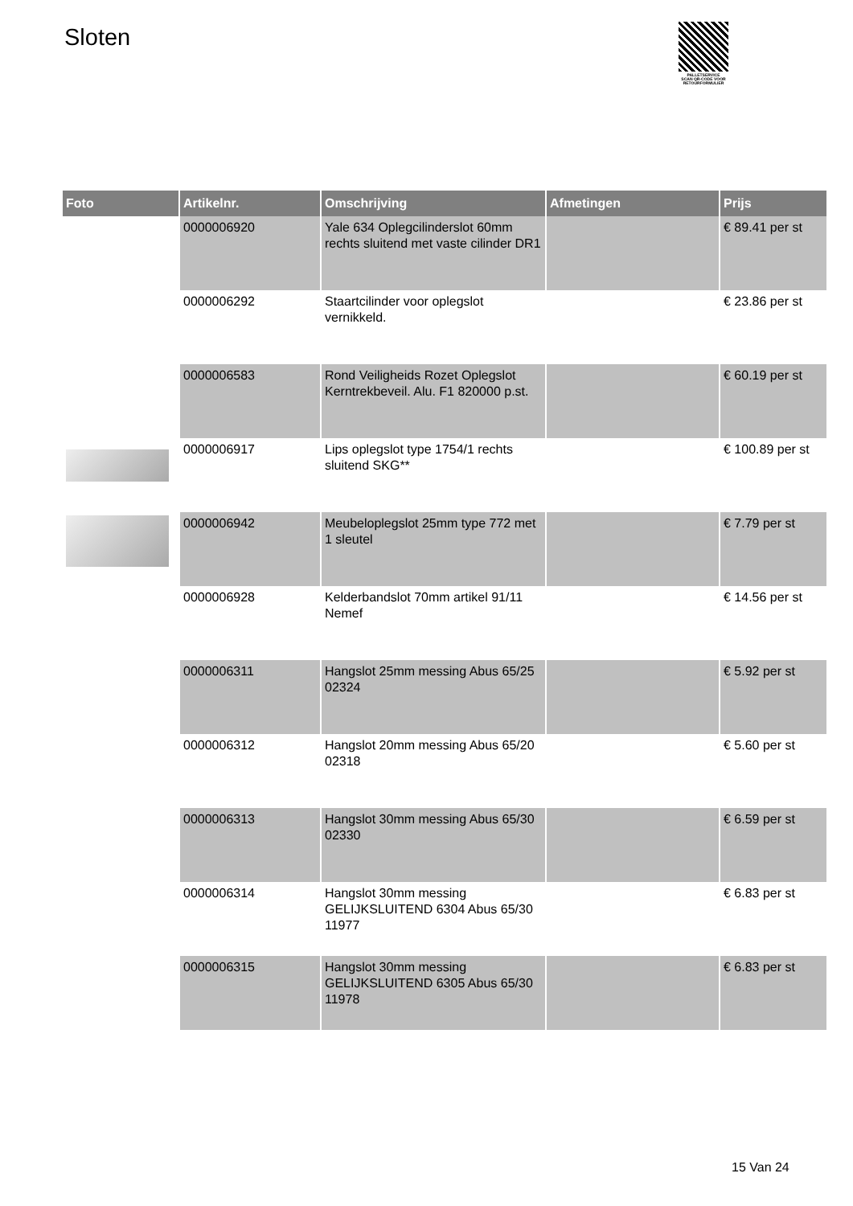Sloten
PALLETSERVICE
SCAN QR-CODE VOOR
RETOURFORMULIER
| Foto | Artikelnr. | Omschrijving | Afmetingen | Prijs |
| --- | --- | --- | --- | --- |
| | 0000006920 | Yale 634 Oplegcilinderslot 60mm rechts sluitend met vaste cilinder DR1 | | € 89.41 per st |
| | 0000006292 | Staartcilinder voor oplegslot vernikkeld. | | € 23.86 per st |
| | 0000006583 | Rond Veiligheids Rozet Oplegslot Kerntrekbeveil. Alu. F1 820000 p.st. | | € 60.19 per st |
| | 0000006917 | Lips oplegslot type 1754/1 rechts sluitend SKG** | | € 100.89 per st |
| | 0000006942 | Meubeloplegslot 25mm type 772 met 1 sleutel | | € 7.79 per st |
| | 0000006928 | Kelderbandslot 70mm artikel 91/11 Nemef | | € 14.56 per st |
| | 0000006311 | Hangslot 25mm messing Abus 65/25 02324 | | € 5.92 per st |
| | 0000006312 | Hangslot 20mm messing Abus 65/20 02318 | | € 5.60 per st |
| | 0000006313 | Hangslot 30mm messing Abus 65/30 02330 | | € 6.59 per st |
| | 0000006314 | Hangslot 30mm messing GELIJKSLUITEND 6304 Abus 65/30 11977 | | € 6.83 per st |
| | 0000006315 | Hangslot 30mm messing GELIJKSLUITEND 6305 Abus 65/30 11978 | | € 6.83 per st |
15 Van 24